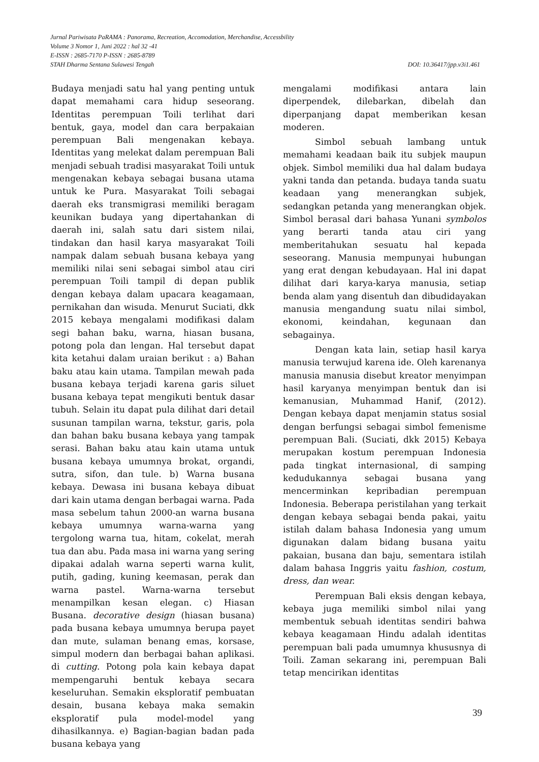Jurnal Pariwisata PaRAMA : Panorama, Recreation, Accomodation, Merchandise, Accessbility
Volume 3 Nomor 1, Juni 2022 : hal 32 -41
E-ISSN : 2685-7170 P-ISSN : 2685-8789
DOI: 10.36417/jpp.v3i1.461 STAH Dharma Sentana Sulawesi Tengah
Budaya menjadi satu hal yang penting untuk dapat memahami cara hidup seseorang. Identitas perempuan Toili terlihat dari bentuk, gaya, model dan cara berpakaian perempuan Bali mengenakan kebaya. Identitas yang melekat dalam perempuan Bali menjadi sebuah tradisi masyarakat Toili untuk mengenakan kebaya sebagai busana utama untuk ke Pura. Masyarakat Toili sebagai daerah eks transmigrasi memiliki beragam keunikan budaya yang dipertahankan di daerah ini, salah satu dari sistem nilai, tindakan dan hasil karya masyarakat Toili nampak dalam sebuah busana kebaya yang memiliki nilai seni sebagai simbol atau ciri perempuan Toili tampil di depan publik dengan kebaya dalam upacara keagamaan, pernikahan dan wisuda. Menurut Suciati, dkk 2015 kebaya mengalami modifikasi dalam segi bahan baku, warna, hiasan busana, potong pola dan lengan. Hal tersebut dapat kita ketahui dalam uraian berikut : a) Bahan baku atau kain utama. Tampilan mewah pada busana kebaya terjadi karena garis siluet busana kebaya tepat mengikuti bentuk dasar tubuh. Selain itu dapat pula dilihat dari detail susunan tampilan warna, tekstur, garis, pola dan bahan baku busana kebaya yang tampak serasi. Bahan baku atau kain utama untuk busana kebaya umumnya brokat, organdi, sutra, sifon, dan tule. b) Warna busana kebaya. Dewasa ini busana kebaya dibuat dari kain utama dengan berbagai warna. Pada masa sebelum tahun 2000-an warna busana kebaya umumnya warna-warna yang tergolong warna tua, hitam, cokelat, merah tua dan abu. Pada masa ini warna yang sering dipakai adalah warna seperti warna kulit, putih, gading, kuning keemasan, perak dan warna pastel. Warna-warna tersebut menampilkan kesan elegan. c) Hiasan Busana. decorative design (hiasan busana) pada busana kebaya umumnya berupa payet dan mute, sulaman benang emas, korsase, simpul modern dan berbagai bahan aplikasi. di cutting. Potong pola kain kebaya dapat mempengaruhi bentuk kebaya secara keseluruhan. Semakin eksploratif pembuatan desain, busana kebaya maka semakin eksploratif pula model-model yang dihasilkannya. e) Bagian-bagian badan pada busana kebaya yang
mengalami modifikasi antara lain diperpendek, dilebarkan, dibelah dan diperpanjang dapat memberikan kesan moderen.
Simbol sebuah lambang untuk memahami keadaan baik itu subjek maupun objek. Simbol memiliki dua hal dalam budaya yakni tanda dan petanda. budaya tanda suatu keadaan yang menerangkan subjek, sedangkan petanda yang menerangkan objek. Simbol berasal dari bahasa Yunani symbolos yang berarti tanda atau ciri yang memberitahukan sesuatu hal kepada seseorang. Manusia mempunyai hubungan yang erat dengan kebudayaan. Hal ini dapat dilihat dari karya-karya manusia, setiap benda alam yang disentuh dan dibudidayakan manusia mengandung suatu nilai simbol, ekonomi, keindahan, kegunaan dan sebagainya.
Dengan kata lain, setiap hasil karya manusia terwujud karena ide. Oleh karenanya manusia manusia disebut kreator menyimpan hasil karyanya menyimpan bentuk dan isi kemanusian, Muhammad Hanif, (2012). Dengan kebaya dapat menjamin status sosial dengan berfungsi sebagai simbol femenisme perempuan Bali. (Suciati, dkk 2015) Kebaya merupakan kostum perempuan Indonesia pada tingkat internasional, di samping kedudukannya sebagai busana yang mencerminkan kepribadian perempuan Indonesia. Beberapa peristilahan yang terkait dengan kebaya sebagai benda pakai, yaitu istilah dalam bahasa Indonesia yang umum digunakan dalam bidang busana yaitu pakaian, busana dan baju, sementara istilah dalam bahasa Inggris yaitu fashion, costum, dress, dan wear.
Perempuan Bali eksis dengan kebaya, kebaya juga memiliki simbol nilai yang membentuk sebuah identitas sendiri bahwa kebaya keagamaan Hindu adalah identitas perempuan bali pada umumnya khususnya di Toili. Zaman sekarang ini, perempuan Bali tetap mencirikan identitas
39